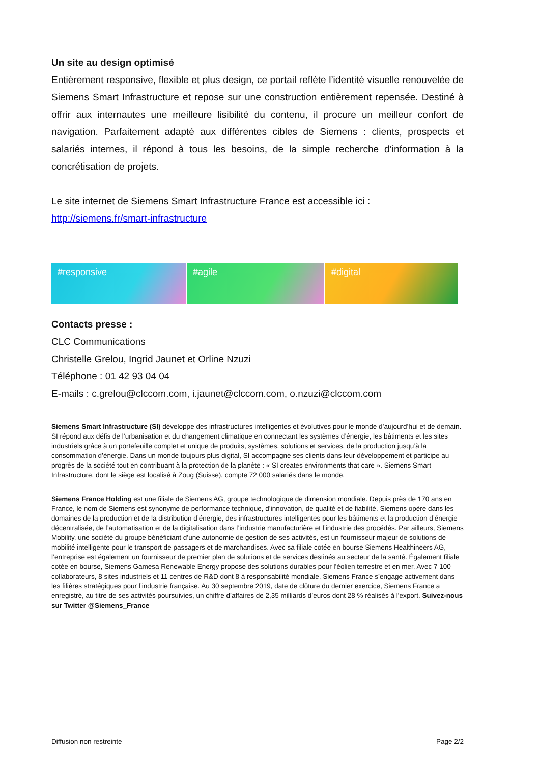Un site au design optimisé
Entièrement responsive, flexible et plus design, ce portail reflète l’identité visuelle renouvelée de Siemens Smart Infrastructure et repose sur une construction entièrement repensée. Destiné à offrir aux internautes une meilleure lisibilité du contenu, il procure un meilleur confort de navigation. Parfaitement adapté aux différentes cibles de Siemens : clients, prospects et salariés internes, il répond à tous les besoins, de la simple recherche d’information à la concrétisation de projets.
Le site internet de Siemens Smart Infrastructure France est accessible ici :
http://siemens.fr/smart-infrastructure
#responsive #agile #digital
Contacts presse :
CLC Communications
Christelle Grelou, Ingrid Jaunet et Orline Nzuzi
Téléphone : 01 42 93 04 04
E-mails : c.grelou@clccom.com, i.jaunet@clccom.com, o.nzuzi@clccom.com
Siemens Smart Infrastructure (SI) développe des infrastructures intelligentes et évolutives pour le monde d’aujourd’hui et de demain. SI répond aux défis de l’urbanisation et du changement climatique en connectant les systèmes d’énergie, les bâtiments et les sites industriels grâce à un portefeuille complet et unique de produits, systèmes, solutions et services, de la production jusqu’à la consommation d’énergie. Dans un monde toujours plus digital, SI accompagne ses clients dans leur développement et participe au progrès de la société tout en contribuant à la protection de la planète : « SI creates environments that care ». Siemens Smart Infrastructure, dont le siège est localisé à Zoug (Suisse), compte 72 000 salariés dans le monde.
Siemens France Holding est une filiale de Siemens AG, groupe technologique de dimension mondiale. Depuis près de 170 ans en France, le nom de Siemens est synonyme de performance technique, d’innovation, de qualité et de fiabilité. Siemens opère dans les domaines de la production et de la distribution d’énergie, des infrastructures intelligentes pour les bâtiments et la production d’énergie décentralisée, de l’automatisation et de la digitalisation dans l’industrie manufacturière et l’industrie des procédés. Par ailleurs, Siemens Mobility, une société du groupe bénéficiant d’une autonomie de gestion de ses activités, est un fournisseur majeur de solutions de mobilité intelligente pour le transport de passagers et de marchandises. Avec sa filiale cotée en bourse Siemens Healthineers AG, l’entreprise est également un fournisseur de premier plan de solutions et de services destinés au secteur de la santé. Également filiale cotée en bourse, Siemens Gamesa Renewable Energy propose des solutions durables pour l’éolien terrestre et en mer. Avec 7 100 collaborateurs, 8 sites industriels et 11 centres de R&D dont 8 à responsabilité mondiale, Siemens France s’engage activement dans les filières stratégiques pour l’industrie française. Au 30 septembre 2019, date de clôture du dernier exercice, Siemens France a enregistré, au titre de ses activités poursuivies, un chiffre d’affaires de 2,35 milliards d’euros dont 28 % réalisés à l'export. Suivez-nous sur Twitter @Siemens_France
Diffusion non restreinte Page 2/2